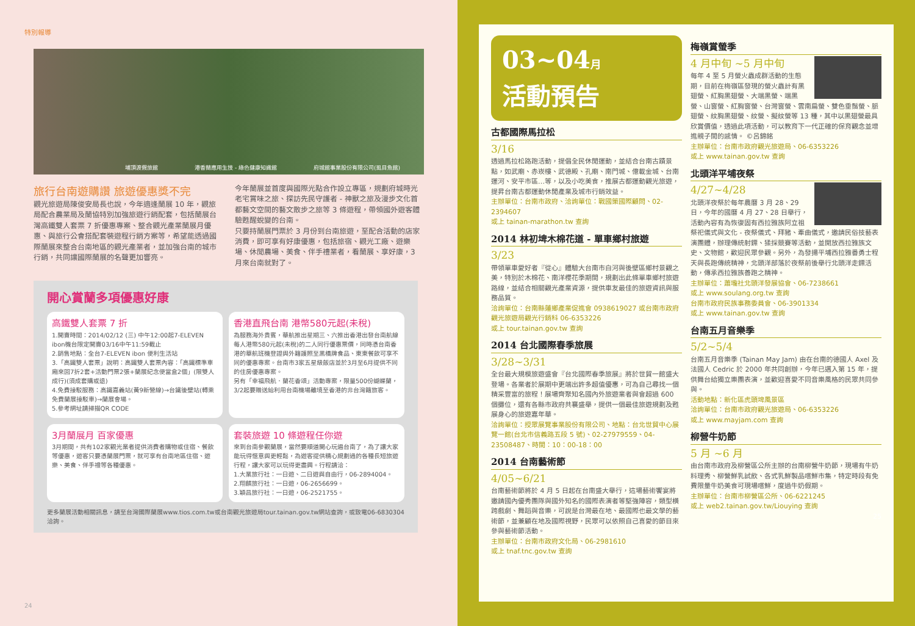特別報導
埔頂渡假旅館 港香蘭應用生技 - 綠色健康知識館 府城館事業股份有限公司(虱目魚館)
旅行台南遊購讚 旅遊優惠獎不完
觀光旅遊局陳俊安局長也說，今年適逢蘭展 10 年，觀旅局配合農業局及蘭協特別加強旅遊行銷配套，包括蘭展台灣高鐵雙人套票 7 折優惠專案、整合觀光產業蘭展月優惠、與旅行公會搭配套裝遊程行銷方案等，希望能透過國際蘭展來整合台南地區的觀光產業者，並加強台南的城市行銷，共同讓國際蘭展的名聲更加響亮。
今年蘭展並首度與國際光點合作設立專區，規劃府城時光老宅賞味之旅、探訪先民守護者 - 神獸之旅及漫步文化首都藝文空間的藝文散步之旅等 3 條遊程，帶領國外遊客體驗甦醒蛻變的台南。
只要持蘭展門票於 3 月份到台南旅遊，至配合活動的店家消費，即可享有好康優惠，包括旅宿、觀光工廠、遊樂場、休閒農場、美食、伴手禮業者，看蘭展、享好康，3 月來台南就對了。
開心賞蘭多項優惠好康
高鐵雙人套票 7 折
1.開賣時間：2014/02/12 (三) 中午12:00起7-ELEVEN ibon機台限定開賣03/16中午11:59截止
2.銷售地點：全台7-ELEVEN ibon 便利生活站
3.「高鐵雙人套票」說明：高鐵雙人套票內容：「高鐵標準車廂來回7折2套+活動門票2張+蘭展紀念便當盒2個」(限雙人成行)(須成套購或退)
4.免費接駁服務：高鐵嘉義站(黃9新營線)→台鐵後壁站(轉乘免費蘭展接駁車)→蘭展會場。
5.參考網址請掃描QR CODE
香港直飛台南 港幣580元起(未稅)
為服務海外貴賓，華航推出星期三、六推出香港出發台南航線每人港幣580元起(未稅)的二人同行優惠票價，同時憑台南香港的華航班機登證與外籍護照至黑橋牌食品、東東餐飲可享不同的優惠專案。台南市3家五星級飯店並於3月至6月提供不同的住房優惠專案。
另有「幸福飛航．蘭花香頌」活動專案，限量500份蝴蝶蘭，3/2起要贈送給利用台南機場離境至香港的非台灣籍旅客。
3月蘭展月 百家優惠
3月期間，共有102家觀光業者提供消費者購物或住宿、餐飲等優惠，遊客只要憑蘭展門票，就可享有台南地區住宿、遊樂、美食、伴手禮等各種優惠。
套裝旅遊 10 條遊程任你遊
來到台南參觀蘭展，當然要順道開心玩遍台南了，為了讓大家能玩得愜意與更輕鬆，為遊客提供精心規劃過的各種長短旅遊行程，讓大家可以玩得更盡興。行程請洽：
1.大業旅行社：一日遊、二日遊與自由行，06-2894004。
2.翔麟旅行社：一日遊，06-2656699。
3.穎昌旅行社：一日遊，06-2521755。
更多蘭展活動相關訊息，請至台灣國際蘭展www.tios.com.tw或台南觀光旅遊局tour.tainan.gov.tw網站查詢，或致電06-6830304洽詢。
24
03~04月
活動預告
古都國際馬拉松
3/16
透過馬拉松路跑活動，提倡全民休閒運動，並結合台南古蹟景點，如武廟、赤崁樓、武德殿、孔廟、南門城、億載金城、台南運河、安平市區…等，以及小吃美食，推展古都運動觀光旅遊，提昇台南古都運動休閒產業及城市行銷效益。
主辦單位：台南市政府、洽詢單位：戰國策國際顧問、02-2394607
或上 tainan-marathon.tw 查詢
2014 林初埤木棉花道 - 單車鄉村旅遊
3/23
帶領單車愛好者『從心』體驗大台南市白河與後壁區鄉村景觀之美，特別於木棉花、南洋櫻花季期間，規劃出此條單車鄉村旅遊路線，並結合相關觀光產業資源，提供車友最佳的旅遊資訊與服務品質。
洽詢單位：台南縣蓮鄉產業促進會 0938619027 或台南市政府觀光旅遊局觀光行銷科 06-6353226
或上 tour.tainan.gov.tw 查詢
2014 台北國際春季旅展
3/28~3/31
全台最大規模旅遊盛會『台北國際春季旅展』將於世貿一館盛大登場。各業者於展期中更端出許多超值優惠，可為自己尋找一個精采豐富的旅程！展場齊聚知名國內外旅遊業者與會超過 600 個攤位，還有各縣市政府共襄盛舉，提供一個最佳旅遊規劃及甦展身心的旅遊嘉年華。
洽詢單位：授眾展覽事業股份有限公司、地點：台北世貿中心展覽一館(台北市信義路五段 5 號)、02-27979559、04-23508487、時間：10：00-18：00
2014 台南藝術節
4/05~6/21
台南藝術節將於 4 月 5 日起在台南盛大舉行，這場藝術饗宴將邀請國內優秀團隊與國外知名的國際表演者等堅強陣容，類型橫跨戲劇、舞蹈與音樂，可說是台灣最在地、最國際也最文學的藝術節，並兼顧在地及國際視野，民眾可以依照自己喜愛的節目來參與藝術節活動。
主辦單位：台南市政府文化局、06-2981610
或上 tnaf.tnc.gov.tw 查詢
梅嶺賞螢季
4 月中旬 ~5 月中旬
每年 4 至 5 月螢火蟲成群活動的生態期，目前在梅嶺區發現的螢火蟲計有黑翅螢、紅胸黑翅螢、大端黑螢、端黑螢、山窗螢、紅胸窗螢、台灣窗螢、雲南扁螢、雙色垂鬚螢、脈翅螢、紋胸黑翅螢、紋螢、擬紋螢等 13 種，其中以黑翅螢最具欣賞價值，透過此項活動，可以教育下一代正確的保育觀念並增進親子間的感情。 ©呂錦銘
主辦單位：台南市政府觀光旅遊局、06-6353226
或上 www.tainan.gov.tw 查詢
北頭洋平埔夜祭
4/27~4/28
北頭洋夜祭於每年農曆 3 月 28、29 日，今年的國曆 4 月 27、28 日舉行，活動內容有為恢復固有西拉雅族阿立祖祭祀儀式與文化 - 夜祭儀式、拜豬、牽曲儀式，邀請民俗技藝表演團體，辦理傳統射鏢、猱採競賽等活動，並開放西拉雅族文史、文物館，歡迎民眾參觀。另外，為發揚平埔西拉雅番勇士程天與長跑傳統精神，北頭洋部落於夜祭前後舉行北頭洋走鏢活動，傳承西拉雅族善跑之精神。
主辦單位：蕭壠社北頭洋發展協會、06-7238661
或上 www.soulang.org.tw 查詢
台南市政府民族事務委員會、06-3901334
或上 www.tainan.gov.tw 查詢
台南五月音樂季
5/2~5/4
台南五月音樂季 (Tainan May Jam) 由在台南的德國人 Axel 及法國人 Cedric 於 2000 年共同創辦，今年已邁入第 15 年，提供舞台給獨立樂團表演，並歡迎喜愛不同音樂風格的民眾共同參與。
活動地點：新化區虎頭埤風景區
洽詢單位：台南市政府觀光旅遊局、06-6353226
或上 www.mayjam.com 查詢
柳營牛奶節
5 月 ~6 月
由台南市政府及柳營區公所主辦的台南柳營牛奶節，現場有牛奶料理秀、柳營鮮乳試飲、各式乳鮮製品嚐鮮市集，特定時段有免費限量牛奶美食可現場嚐鮮，度過牛奶假期。
主辦單位：台南市柳營區公所、06-6221245
或上 web2.tainan.gov.tw/Liouying 查詢
25